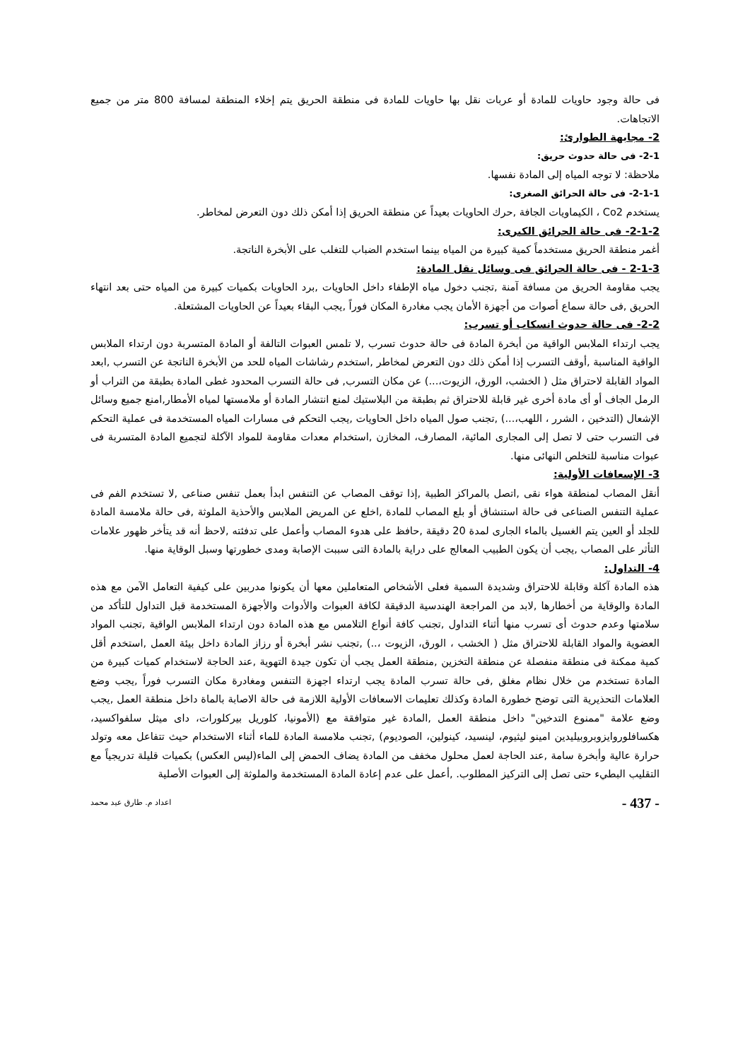فى حالة وجود حاويات للمادة أو عربات نقل بها حاويات للمادة فى منطقة الحريق يتم إخلاء المنطقة لمسافة 800 متر من جميع الاتجاهات.
2- مجابهة الطوارئ:
2-1- فى حالة حدوث حريق:
ملاحظة: لا توجه المياه إلى المادة نفسها.
2-1-1- فى حالة الحرائق الصغرى:
يستخدم Co2 ، الكيماويات الجافة ,حرك الحاويات بعيداً عن منطقة الحريق إذا أمكن ذلك دون التعرض لمخاطر.
2-1-2- فى حالة الحرائق الكبرى:
أغمر منطقة الحريق مستخدماً كمية كبيرة من المياه بينما استخدم الضباب للتغلب على الأبخرة الناتجة.
2-1-3 - فى حالة الحرائق فى وسائل نقل المادة:
يجب مقاومة الحريق من مسافة آمنة ,تجنب دخول مياه الإطفاء داخل الحاويات ,برد الحاويات بكميات كبيرة من المياه حتى بعد انتهاء الحريق ,فى حالة سماع أصوات من أجهزة الأمان يجب مغادرة المكان فوراً ,يجب البقاء بعيداً عن الحاويات المشتعلة.
2-2- فى حالة حدوث انسكاب أو تسرب:
يجب ارتداء الملابس الواقية من أبخرة المادة فى حالة حدوث تسرب ,لا تلمس العبوات التالفة أو المادة المتسربة دون ارتداء الملابس الواقية المناسبة ,أوقف التسرب إذا أمكن ذلك دون التعرض لمخاطر ,استخدم رشاشات المياه للحد من الأبخرة الناتجة عن التسرب ,ابعد المواد القابلة لاحتراق مثل ( الخشب، الورق، الزيوت،...) عن مكان التسرب, فى حالة التسرب المحدود غطى المادة بطبقة من التراب أو الرمل الجاف أو أى مادة أخرى غير قابلة للاحتراق ثم بطبقة من البلاستيك لمنع انتشار المادة أو ملامستها لمياه الأمطار,امنع جميع وسائل الإشعال (التدخين ، الشرر ، اللهب،...) ,تجنب صول المياه داخل الحاويات ,يجب التحكم فى مسارات المياه المستخدمة فى عملية التحكم فى التسرب حتى لا تصل إلى المجارى المائية، المصارف، المخازن ,استخدام معدات مقاومة للمواد الآكلة لتجميع المادة المتسربة فى عبوات مناسبة للتخلص النهائى منها.
3- الإسعافات الأولية:
أنقل المصاب لمنطقة هواء نقى ,اتصل بالمراكز الطبية ,إذا توقف المصاب عن التنفس ابدأ بعمل تنفس صناعى ,لا تستخدم الفم فى عملية التنفس الصناعى فى حالة استنشاق أو بلع المصاب للمادة ,اخلع عن المريض الملابس والأحذية الملوثة ,فى حالة ملامسة المادة للجلد أو العين يتم الغسيل بالماء الجارى لمدة 20 دقيقة ,حافظ على هدوء المصاب وأعمل على تدفئته ,لاحظ أنه قد يتأخر ظهور علامات التأثر على المصاب ,يجب أن يكون الطبيب المعالج على دراية بالمادة التى سببت الإصابة ومدى خطورتها وسبل الوقاية منها.
4- التداول:
هذه المادة آكلة وقابلة للاحتراق وشديدة السمية فعلى الأشخاص المتعاملين معها أن يكونوا مدربين على كيفية التعامل الآمن مع هذه المادة والوقاية من أخطارها ,لابد من المراجعة الهندسية الدقيقة لكافة العبوات والأدوات والأجهزة المستخدمة قبل التداول للتأكد من سلامتها وعدم حدوث أى تسرب منها أثناء التداول ,تجنب كافة أنواع التلامس مع هذه المادة دون ارتداء الملابس الواقية ,تجنب المواد العضوية والمواد القابلة للاحتراق مثل ( الخشب ، الورق، الزيوت ،..) ,تجنب نشر أبخرة أو رزاز المادة داخل بيئة العمل ,استخدم أقل كمية ممكنة فى منطقة منفصلة عن منطقة التخزين ,منطقة العمل يجب أن تكون جيدة التهوية ,عند الحاجة لاستخدام كميات كبيرة من المادة تستخدم من خلال نظام مغلق ,فى حالة تسرب المادة يجب ارتداء اجهزة التنفس ومغادرة مكان التسرب فوراً ,يجب وضع العلامات التحذيرية التى توضح خطورة المادة وكذلك تعليمات الاسعافات الأولية اللازمة فى حالة الاصابة بالماة داخل منطقة العمل ,يجب وضع علامة "ممنوع التدخين" داخل منطقة العمل ,المادة غير متوافقة مع (الأمونيا، كلوريل بيركلورات، داى ميثل سلفواكسيد، هكسافلوروايزوبروبيليدين امينو ليثيوم، لينسيد، كينولين، الصوديوم) ,تجنب ملامسة المادة للماء أثناء الاستخدام حيث تتفاعل معه وتولد حرارة عالية وأبخرة سامة ,عند الحاجة لعمل محلول مخفف من المادة يضاف الحمض إلى الماء(ليس العكس) بكميات قليلة تدريجياً مع التقليب البطيء حتى تصل إلى التركيز المطلوب. ,أعمل على عدم إعادة المادة المستخدمة والملوثة إلى العبوات الأصلية
- 437 - اعداد م. طارق عيد محمد